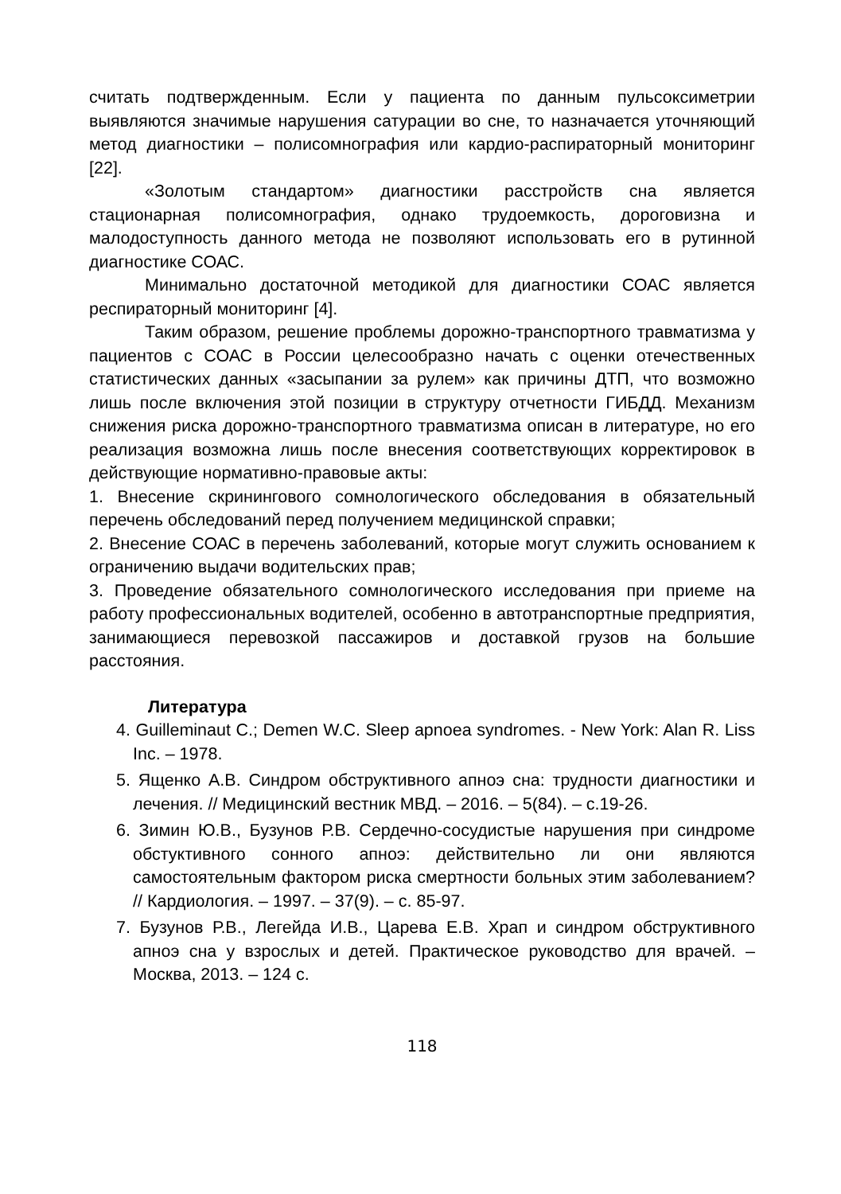считать подтвержденным. Если у пациента по данным пульсоксиметрии выявляются значимые нарушения сатурации во сне, то назначается уточняющий метод диагностики – полисомнография или кардио-распираторный мониторинг [22].
«Золотым стандартом» диагностики расстройств сна является стационарная полисомнография, однако трудоемкость, дороговизна и малодоступность данного метода не позволяют использовать его в рутинной диагностике СОАС.
Минимально достаточной методикой для диагностики СОАС является респираторный мониторинг [4].
Таким образом, решение проблемы дорожно-транспортного травматизма у пациентов с СОАС в России целесообразно начать с оценки отечественных статистических данных «засыпании за рулем» как причины ДТП, что возможно лишь после включения этой позиции в структуру отчетности ГИБДД. Механизм снижения риска дорожно-транспортного травматизма описан в литературе, но его реализация возможна лишь после внесения соответствующих корректировок в действующие нормативно-правовые акты:
1. Внесение скринингового сомнологического обследования в обязательный перечень обследований перед получением медицинской справки;
2. Внесение СОАС в перечень заболеваний, которые могут служить основанием к ограничению выдачи водительских прав;
3. Проведение обязательного сомнологического исследования при приеме на работу профессиональных водителей, особенно в автотранспортные предприятия, занимающиеся перевозкой пассажиров и доставкой грузов на большие расстояния.
Литература
4. Guilleminaut C.; Demen W.C. Sleep apnoea syndromes. - New York: Alan R. Liss Inc. – 1978.
5. Ященко А.В. Синдром обструктивного апноэ сна: трудности диагностики и лечения. // Медицинский вестник МВД. – 2016. – 5(84). – с.19-26.
6. Зимин Ю.В., Бузунов Р.В. Сердечно-сосудистые нарушения при синдроме обстуктивного сонного апноэ: действительно ли они являются самостоятельным фактором риска смертности больных этим заболеванием? // Кардиология. – 1997. – 37(9). – с. 85-97.
7. Бузунов Р.В., Легейда И.В., Царева Е.В. Храп и синдром обструктивного апноэ сна у взрослых и детей. Практическое руководство для врачей. – Москва, 2013. – 124 с.
118